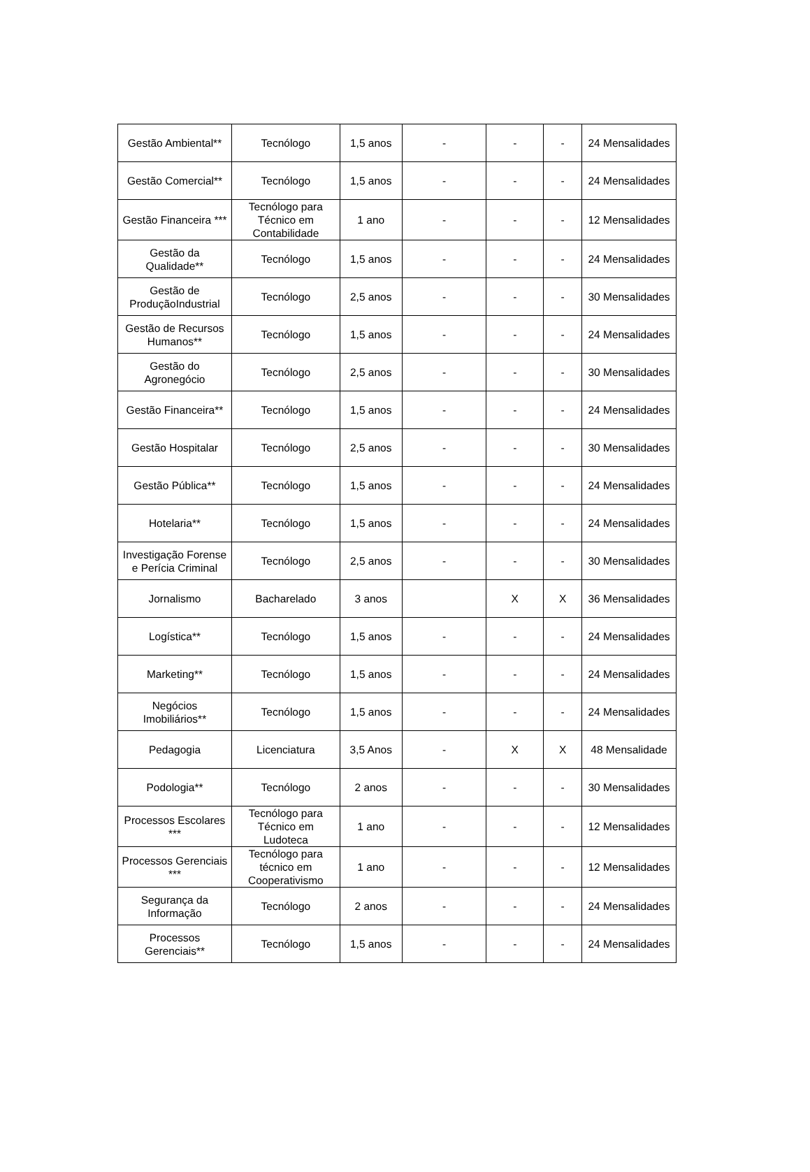| Gestão Ambiental** | Tecnólogo | 1,5 anos | - | - | - | 24 Mensalidades |
| Gestão Comercial** | Tecnólogo | 1,5 anos | - | - | - | 24 Mensalidades |
| Gestão Financeira *** | Tecnólogo para Técnico em Contabilidade | 1 ano | - | - | - | 12 Mensalidades |
| Gestão da Qualidade** | Tecnólogo | 1,5 anos | - | - | - | 24 Mensalidades |
| Gestão de ProduçãoIndustrial | Tecnólogo | 2,5 anos | - | - | - | 30 Mensalidades |
| Gestão de Recursos Humanos** | Tecnólogo | 1,5 anos | - | - | - | 24 Mensalidades |
| Gestão do Agronegócio | Tecnólogo | 2,5 anos | - | - | - | 30 Mensalidades |
| Gestão Financeira** | Tecnólogo | 1,5 anos | - | - | - | 24 Mensalidades |
| Gestão Hospitalar | Tecnólogo | 2,5 anos | - | - | - | 30 Mensalidades |
| Gestão Pública** | Tecnólogo | 1,5 anos | - | - | - | 24 Mensalidades |
| Hotelaria** | Tecnólogo | 1,5 anos | - | - | - | 24 Mensalidades |
| Investigação Forense e Perícia Criminal | Tecnólogo | 2,5 anos | - | - | - | 30 Mensalidades |
| Jornalismo | Bacharelado | 3 anos | | X | X | 36 Mensalidades |
| Logística** | Tecnólogo | 1,5 anos | - | - | - | 24 Mensalidades |
| Marketing** | Tecnólogo | 1,5 anos | - | - | - | 24 Mensalidades |
| Negócios Imobiliários** | Tecnólogo | 1,5 anos | - | - | - | 24 Mensalidades |
| Pedagogia | Licenciatura | 3,5 Anos | - | X | X | 48 Mensalidade |
| Podologia** | Tecnólogo | 2 anos | - | - | - | 30 Mensalidades |
| Processos Escolares *** | Tecnólogo para Técnico em Ludoteca | 1 ano | - | - | - | 12 Mensalidades |
| Processos Gerenciais *** | Tecnólogo para técnico em Cooperativismo | 1 ano | - | - | - | 12 Mensalidades |
| Segurança da Informação | Tecnólogo | 2 anos | - | - | - | 24 Mensalidades |
| Processos Gerenciais** | Tecnólogo | 1,5 anos | - | - | - | 24 Mensalidades |